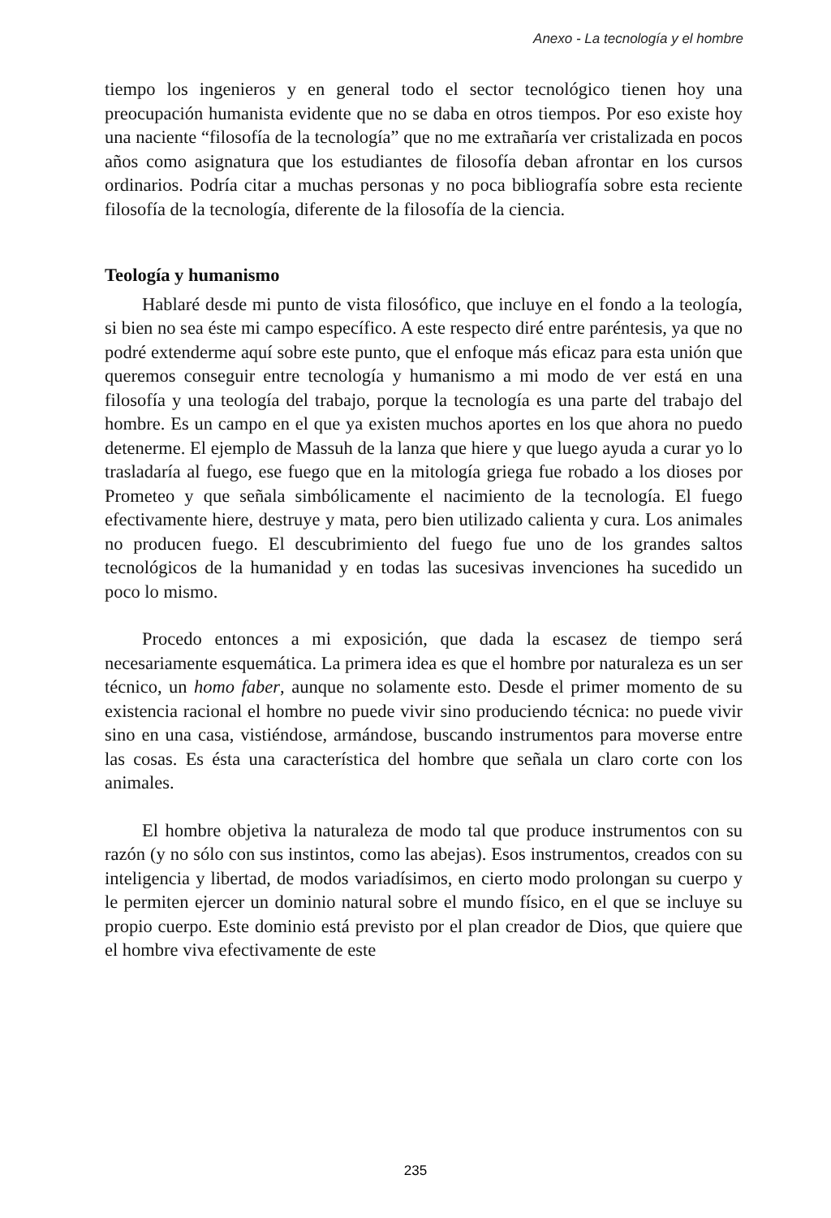Anexo - La tecnología y el hombre
tiempo los ingenieros y en general todo el sector tecnológico tienen hoy una preocupación humanista evidente que no se daba en otros tiempos. Por eso existe hoy una naciente “filosofía de la tecnología” que no me extrañaría ver cristalizada en pocos años como asignatura que los estudiantes de filosofía deban afrontar en los cursos ordinarios. Podría citar a muchas personas y no poca bibliografía sobre esta reciente filosofía de la tecnología, diferente de la filosofía de la ciencia.
Teología y humanismo
Hablaré desde mi punto de vista filosófico, que incluye en el fondo a la teología, si bien no sea éste mi campo específico. A este respecto diré entre paréntesis, ya que no podré extenderme aquí sobre este punto, que el enfoque más eficaz para esta unión que queremos conseguir entre tecnología y humanismo a mi modo de ver está en una filosofía y una teología del trabajo, porque la tecnología es una parte del trabajo del hombre. Es un campo en el que ya existen muchos aportes en los que ahora no puedo detenerme. El ejemplo de Massuh de la lanza que hiere y que luego ayuda a curar yo lo trasladaría al fuego, ese fuego que en la mitología griega fue robado a los dioses por Prometeo y que señala simbólicamente el nacimiento de la tecnología. El fuego efectivamente hiere, destruye y mata, pero bien utilizado calienta y cura. Los animales no producen fuego. El descubrimiento del fuego fue uno de los grandes saltos tecnológicos de la humanidad y en todas las sucesivas invenciones ha sucedido un poco lo mismo.
Procedo entonces a mi exposición, que dada la escasez de tiempo será necesariamente esquemática. La primera idea es que el hombre por naturaleza es un ser técnico, un homo faber, aunque no solamente esto. Desde el primer momento de su existencia racional el hombre no puede vivir sino produciendo técnica: no puede vivir sino en una casa, vistiéndose, armándose, buscando instrumentos para moverse entre las cosas. Es ésta una característica del hombre que señala un claro corte con los animales.
El hombre objetiva la naturaleza de modo tal que produce instrumentos con su razón (y no sólo con sus instintos, como las abejas). Esos instrumentos, creados con su inteligencia y libertad, de modos variadísimos, en cierto modo prolongan su cuerpo y le permiten ejercer un dominio natural sobre el mundo físico, en el que se incluye su propio cuerpo. Este dominio está previsto por el plan creador de Dios, que quiere que el hombre viva efectivamente de este
235